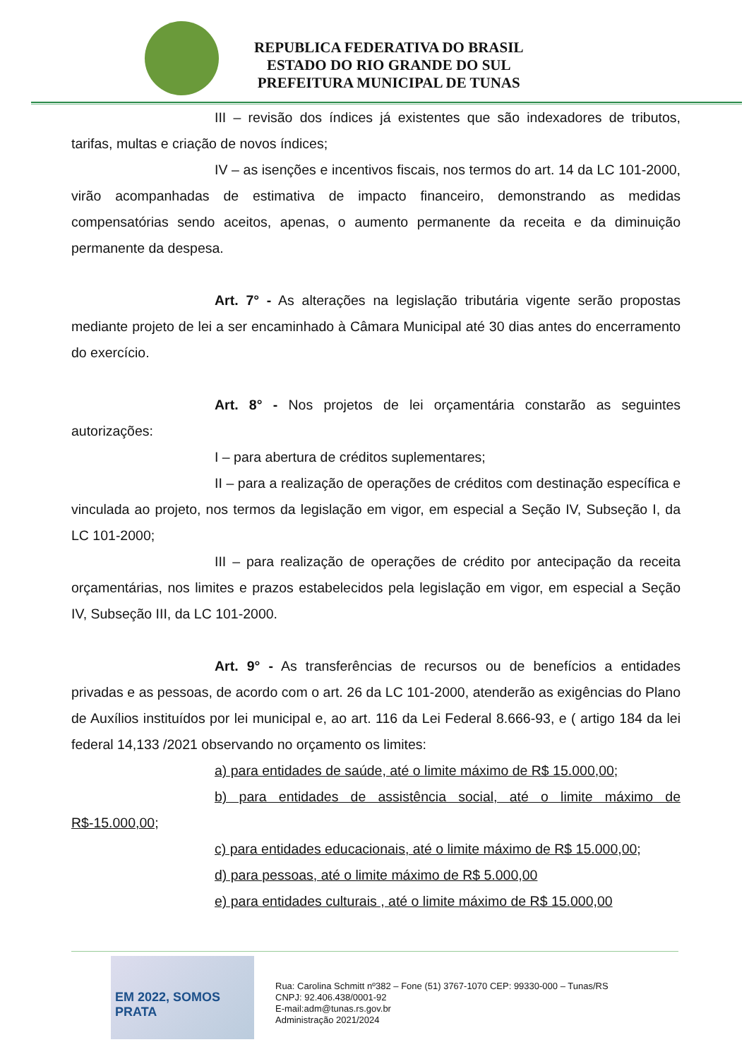REPUBLICA FEDERATIVA DO BRASIL
ESTADO DO RIO GRANDE DO SUL
PREFEITURA MUNICIPAL DE TUNAS
III – revisão dos índices já existentes que são indexadores de tributos, tarifas, multas e criação de novos índices;
IV – as isenções e incentivos fiscais, nos termos do art. 14 da LC 101-2000, virão acompanhadas de estimativa de impacto financeiro, demonstrando as medidas compensatórias sendo aceitos, apenas, o aumento permanente da receita e da diminuição permanente da despesa.
Art. 7° - As alterações na legislação tributária vigente serão propostas mediante projeto de lei a ser encaminhado à Câmara Municipal até 30 dias antes do encerramento do exercício.
Art. 8° - Nos projetos de lei orçamentária constarão as seguintes autorizações:
I – para abertura de créditos suplementares;
II – para a realização de operações de créditos com destinação específica e vinculada ao projeto, nos termos da legislação em vigor, em especial a Seção IV, Subseção I, da LC 101-2000;
III – para realização de operações de crédito por antecipação da receita orçamentárias, nos limites e prazos estabelecidos pela legislação em vigor, em especial a Seção IV, Subseção III, da LC 101-2000.
Art. 9° - As transferências de recursos ou de benefícios a entidades privadas e as pessoas, de acordo com o art. 26 da LC 101-2000, atenderão as exigências do Plano de Auxílios instituídos por lei municipal e, ao art. 116 da Lei Federal 8.666-93, e ( artigo 184 da lei federal 14,133 /2021 observando no orçamento os limites:
a) para entidades de saúde, até o limite máximo de R$ 15.000,00;
b) para entidades de assistência social, até o limite máximo de R$-15.000,00;
c) para entidades educacionais, até o limite máximo de R$ 15.000,00;
d) para pessoas, até o limite máximo de R$ 5.000,00
e) para entidades culturais , até o limite máximo de R$ 15.000,00
EM 2022, SOMOS
PRATA
Rua: Carolina Schmitt nº382 – Fone (51) 3767-1070 CEP: 99330-000 – Tunas/RS
CNPJ: 92.406.438/0001-92
E-mail:adm@tunas.rs.gov.br
Administração 2021/2024